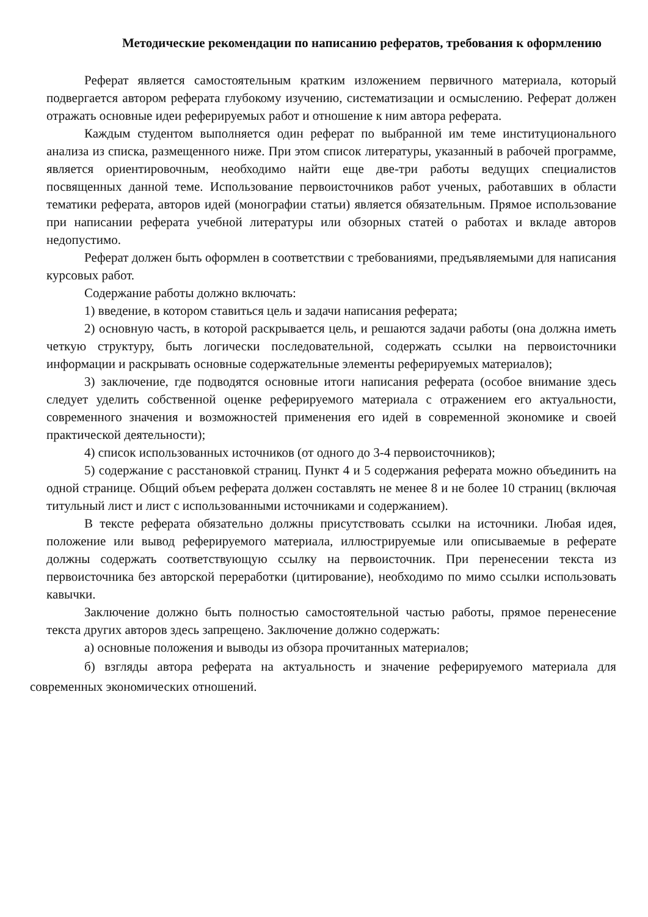Методические рекомендации по написанию рефератов, требования к оформлению
Реферат является самостоятельным кратким изложением первичного материала, который подвергается автором реферата глубокому изучению, систематизации и осмыслению. Реферат должен отражать основные идеи реферируемых работ и отношение к ним автора реферата.
Каждым студентом выполняется один реферат по выбранной им теме институционального анализа из списка, размещенного ниже. При этом список литературы, указанный в рабочей программе, является ориентировочным, необходимо найти еще две-три работы ведущих специалистов посвященных данной теме. Использование первоисточников работ ученых, работавших в области тематики реферата, авторов идей (монографии статьи) является обязательным. Прямое использование при написании реферата учебной литературы или обзорных статей о работах и вкладе авторов недопустимо.
Реферат должен быть оформлен в соответствии с требованиями, предъявляемыми для написания курсовых работ.
Содержание работы должно включать:
1) введение, в котором ставиться цель и задачи написания реферата;
2) основную часть, в которой раскрывается цель, и решаются задачи работы (она должна иметь четкую структуру, быть логически последовательной, содержать ссылки на первоисточники информации и раскрывать основные содержательные элементы реферируемых материалов);
3) заключение, где подводятся основные итоги написания реферата (особое внимание здесь следует уделить собственной оценке реферируемого материала с отражением его актуальности, современного значения и возможностей применения его идей в современной экономике и своей практической деятельности);
4) список использованных источников (от одного до 3-4 первоисточников);
5) содержание с расстановкой страниц. Пункт 4 и 5 содержания реферата можно объединить на одной странице. Общий объем реферата должен составлять не менее 8 и не более 10 страниц (включая титульный лист и лист с использованными источниками и содержанием).
В тексте реферата обязательно должны присутствовать ссылки на источники. Любая идея, положение или вывод реферируемого материала, иллюстрируемые или описываемые в реферате должны содержать соответствующую ссылку на первоисточник. При перенесении текста из первоисточника без авторской переработки (цитирование), необходимо по мимо ссылки использовать кавычки.
Заключение должно быть полностью самостоятельной частью работы, прямое перенесение текста других авторов здесь запрещено. Заключение должно содержать:
а) основные положения и выводы из обзора прочитанных материалов;
б) взгляды автора реферата на актуальность и значение реферируемого материала для современных экономических отношений.